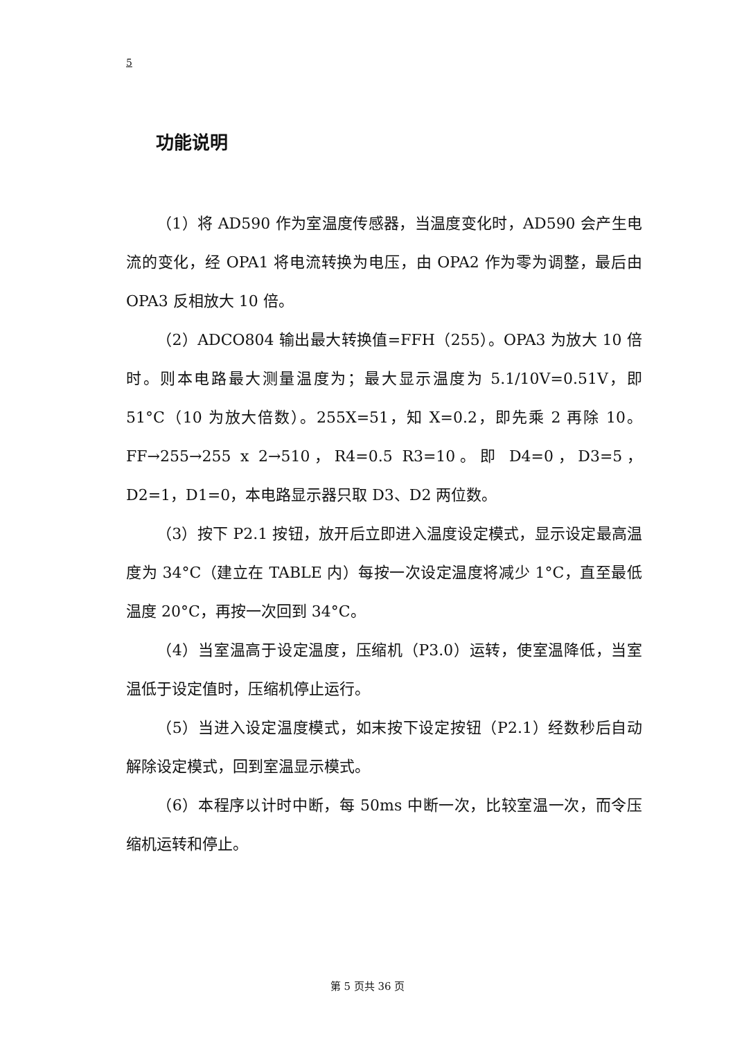5
功能说明
（1）将 AD590 作为室温度传感器，当温度变化时，AD590 会产生电流的变化，经 OPA1 将电流转换为电压，由 OPA2 作为零为调整，最后由 OPA3 反相放大 10 倍。
（2）ADCO804 输出最大转换值=FFH（255）。OPA3 为放大 10 倍时。则本电路最大测量温度为；最大显示温度为 5.1/10V=0.51V，即 51°C（10 为放大倍数）。255X=51，知 X=0.2，即先乘 2 再除 10。FF→255→255 x 2→510，R4=0.5 R3=10。即 D4=0，D3=5，D2=1，D1=0，本电路显示器只取 D3、D2 两位数。
（3）按下 P2.1 按钮，放开后立即进入温度设定模式，显示设定最高温度为 34°C（建立在 TABLE 内）每按一次设定温度将减少 1°C，直至最低温度 20°C，再按一次回到 34°C。
（4）当室温高于设定温度，压缩机（P3.0）运转，使室温降低，当室温低于设定值时，压缩机停止运行。
（5）当进入设定温度模式，如末按下设定按钮（P2.1）经数秒后自动解除设定模式，回到室温显示模式。
（6）本程序以计时中断，每 50ms 中断一次，比较室温一次，而令压缩机运转和停止。
第 5 页共 36 页